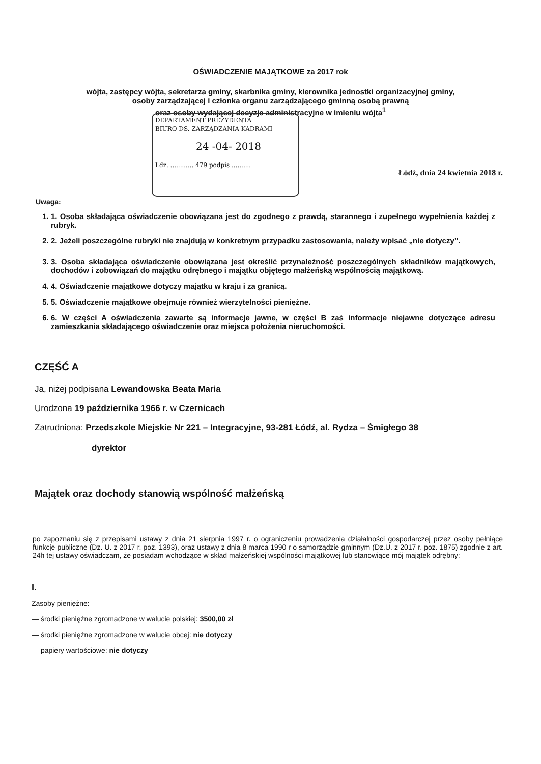OŚWIADCZENIE MAJĄTKOWE za 2017 rok
wójta, zastępcy wójta, sekretarza gminy, skarbnika gminy, kierownika jednostki organizacyjnej gminy,
osoby zarządzającej i członka organu zarządzającego gminną osobą prawną
oraz osoby wydającej decyzje administracyjne w imieniu wójta<sup>1</sup>
DEPARTAMENT PREZYDENTA
BIURO DS. ZARZĄDZANIA KADRAMI
24 -04- 2018
Ldz. ............ 479 podpis ..........
Łódź, dnia 24 kwietnia 2018 r.
Uwaga:
1. 1. Osoba składająca oświadczenie obowiązana jest do zgodnego z prawdą, starannego i zupełnego wypełnienia każdej z rubryk.
2. 2. Jeżeli poszczególne rubryki nie znajdują w konkretnym przypadku zastosowania, należy wpisać „nie dotyczy”.
3. 3. Osoba składająca oświadczenie obowiązana jest określić przynależność poszczególnych składników majątkowych, dochodów i zobowiązań do majątku odrębnego i majątku objętego małżeńską wspólnością majątkową.
4. 4. Oświadczenie majątkowe dotyczy majątku w kraju i za granicą.
5. 5. Oświadczenie majątkowe obejmuje również wierzytelności pieniężne.
6. 6. W części A oświadczenia zawarte są informacje jawne, w części B zaś informacje niejawne dotyczące adresu zamieszkania składającego oświadczenie oraz miejsca położenia nieruchomości.
CZĘŚĆ A
Ja, niżej podpisana Lewandowska Beata Maria
Urodzona 19 października 1966 r. w Czernicach
Zatrudniona: Przedszkole Miejskie Nr 221 – Integracyjne, 93-281 Łódź, al. Rydza – Śmigłego 38
dyrektor
Majątek oraz dochody stanowią wspólność małżeńską
po zapoznaniu się z przepisami ustawy z dnia 21 sierpnia 1997 r. o ograniczeniu prowadzenia działalności gospodarczej przez osoby pełniące funkcje publiczne (Dz. U. z 2017 r. poz. 1393), oraz ustawy z dnia 8 marca 1990 r o samorządzie gminnym (Dz.U. z 2017 r. poz. 1875) zgodnie z art. 24h tej ustawy oświadczam, że posiadam wchodzące w skład małżeńskiej wspólności majątkowej lub stanowiące mój majątek odrębny:
I.
Zasoby pieniężne:
— środki pieniężne zgromadzone w walucie polskiej: 3500,00 zł
— środki pieniężne zgromadzone w walucie obcej: nie dotyczy
— papiery wartościowe: nie dotyczy